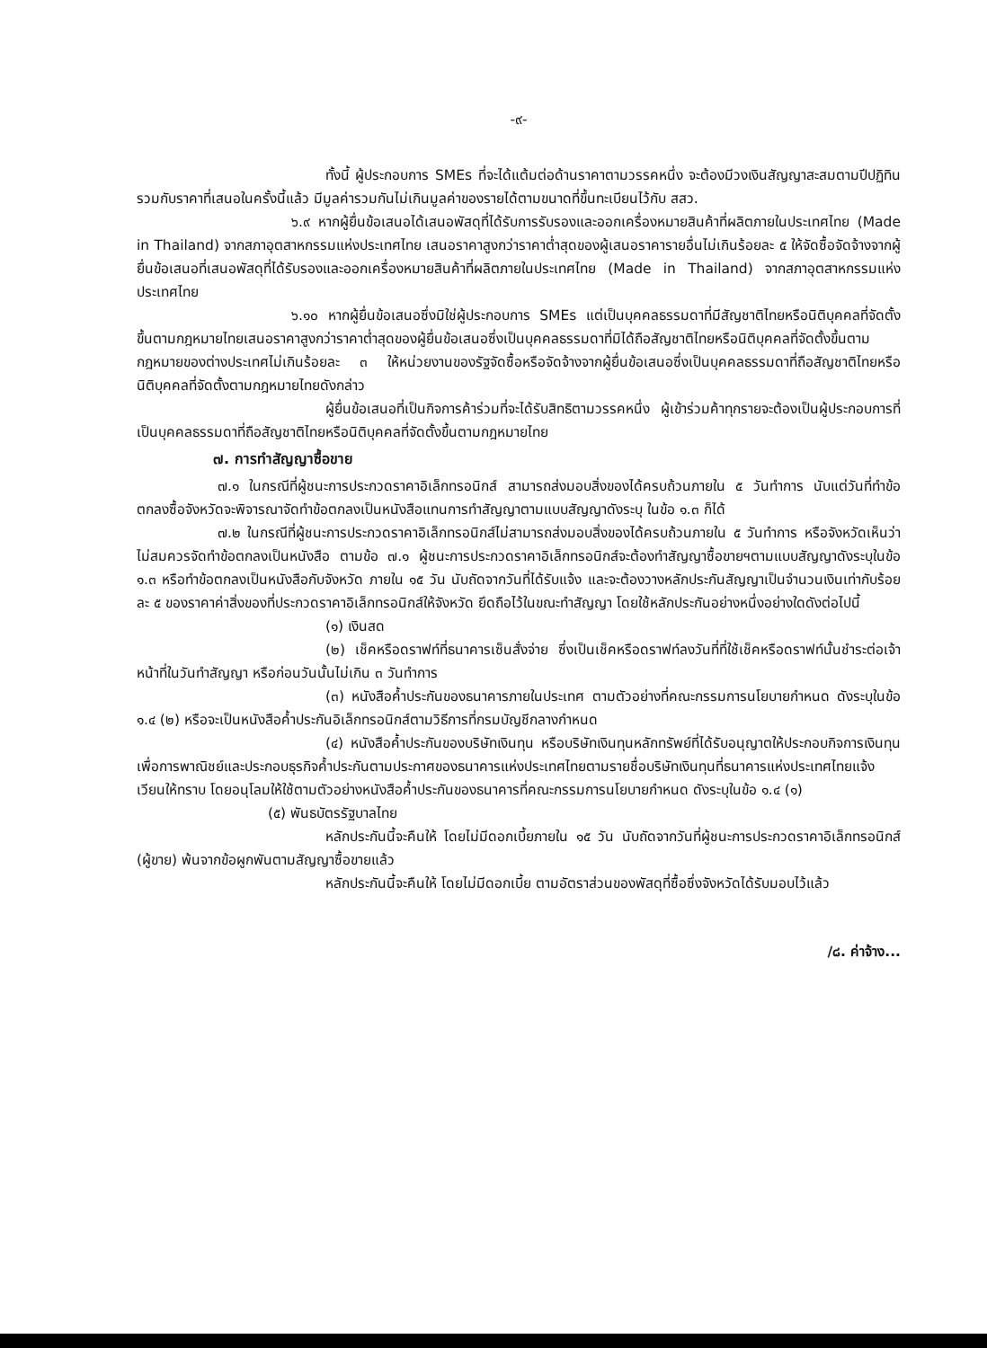-๙-
ทั้งนี้ ผู้ประกอบการ SMEs ที่จะได้แต้มต่อด้านราคาตามวรรคหนึ่ง จะต้องมีวงเงินสัญญาสะสมตามปีปฏิทินรวมกับราคาที่เสนอในครั้งนี้แล้ว มีมูลค่ารวมกันไม่เกินมูลค่าของรายได้ตามขนาดที่ขึ้นทะเบียนไว้กับ สสว.
๖.๙ หากผู้ยื่นข้อเสนอได้เสนอพัสดุที่ได้รับการรับรองและออกเครื่องหมายสินค้าที่ผลิตภายในประเทศไทย (Made in Thailand) จากสภาอุตสาหกรรมแห่งประเทศไทย เสนอราคาสูงกว่าราคาต่ำสุดของผู้เสนอราคารายอื่นไม่เกินร้อยละ ๕ ให้จัดซื้อจัดจ้างจากผู้ยื่นข้อเสนอที่เสนอพัสดุที่ได้รับรองและออกเครื่องหมายสินค้าที่ผลิตภายในประเทศไทย (Made in Thailand) จากสภาอุตสาหกรรมแห่งประเทศไทย
๖.๑๐ หากผู้ยื่นข้อเสนอซึ่งมิใช่ผู้ประกอบการ SMEs แต่เป็นบุคคลธรรมดาที่มีสัญชาติไทยหรือนิติบุคคลที่จัดตั้งขึ้นตามกฎหมายไทยเสนอราคาสูงกว่าราคาต่ำสุดของผู้ยื่นข้อเสนอซึ่งเป็นบุคคลธรรมดาที่มิได้ถือสัญชาติไทยหรือนิติบุคคลที่จัดตั้งขึ้นตามกฎหมายของต่างประเทศไม่เกินร้อยละ ๓ ให้หน่วยงานของรัฐจัดซื้อหรือจัดจ้างจากผู้ยื่นข้อเสนอซึ่งเป็นบุคคลธรรมดาที่ถือสัญชาติไทยหรือนิติบุคคลที่จัดตั้งตามกฎหมายไทยดังกล่าว
ผู้ยื่นข้อเสนอที่เป็นกิจการค้าร่วมที่จะได้รับสิทธิตามวรรคหนึ่ง ผู้เข้าร่วมค้าทุกรายจะต้องเป็นผู้ประกอบการที่เป็นบุคคลธรรมดาที่ถือสัญชาติไทยหรือนิติบุคคลที่จัดตั้งขึ้นตามกฎหมายไทย
๗. การทำสัญญาซื้อขาย
๗.๑ ในกรณีที่ผู้ชนะการประกวดราคาอิเล็กทรอนิกส์ สามารถส่งมอบสิ่งของได้ครบถ้วนภายใน ๕ วันทำการ นับแต่วันที่ทำข้อตกลงซื้อจังหวัดจะพิจารณาจัดทำข้อตกลงเป็นหนังสือแทนการทำสัญญาตามแบบสัญญาดังระบุ ในข้อ ๑.๓ ก็ได้
๗.๒ ในกรณีที่ผู้ชนะการประกวดราคาอิเล็กทรอนิกส์ไม่สามารถส่งมอบสิ่งของได้ครบถ้วนภายใน ๕ วันทำการ หรือจังหวัดเห็นว่าไม่สมควรจัดทำข้อตกลงเป็นหนังสือ ตามข้อ ๗.๑ ผู้ชนะการประกวดราคาอิเล็กทรอนิกส์จะต้องทำสัญญาซื้อขายฯตามแบบสัญญาดังระบุในข้อ ๑.๓ หรือทำข้อตกลงเป็นหนังสือกับจังหวัด ภายใน ๑๕ วัน นับถัดจากวันที่ได้รับแจ้ง และจะต้องวางหลักประกันสัญญาเป็นจำนวนเงินเท่ากับร้อยละ ๕ ของราคาค่าสิ่งของที่ประกวดราคาอิเล็กทรอนิกส์ให้จังหวัด ยึดถือไว้ในขณะทำสัญญา โดยใช้หลักประกันอย่างหนึ่งอย่างใดดังต่อไปนี้
(๑) เงินสด
(๒) เช็คหรือดราฟท์ที่ธนาคารเซ็นสั่งจ่าย ซึ่งเป็นเช็คหรือดราฟท์ลงวันที่ที่ใช้เช็คหรือดราฟท์นั้นชำระต่อเจ้าหน้าที่ในวันทำสัญญา หรือก่อนวันนั้นไม่เกิน ๓ วันทำการ
(๓) หนังสือค้ำประกันของธนาคารภายในประเทศ ตามตัวอย่างที่คณะกรรมการนโยบายกำหนด ดังระบุในข้อ ๑.๔ (๒) หรือจะเป็นหนังสือค้ำประกันอิเล็กทรอนิกส์ตามวิธีการที่กรมบัญชีกลางกำหนด
(๔) หนังสือค้ำประกันของบริษัทเงินทุน หรือบริษัทเงินทุนหลักทรัพย์ที่ได้รับอนุญาตให้ประกอบกิจการเงินทุนเพื่อการพาณิชย์และประกอบธุรกิจค้ำประกันตามประกาศของธนาคารแห่งประเทศไทยตามรายชื่อบริษัทเงินทุนที่ธนาคารแห่งประเทศไทยแจ้งเวียนให้ทราบ โดยอนุโลมให้ใช้ตามตัวอย่างหนังสือค้ำประกันของธนาคารที่คณะกรรมการนโยบายกำหนด ดังระบุในข้อ ๑.๔ (๑)
(๕) พันธบัตรรัฐบาลไทย
หลักประกันนี้จะคืนให้ โดยไม่มีดอกเบี้ยภายใน ๑๕ วัน นับถัดจากวันที่ผู้ชนะการประกวดราคาอิเล็กทรอนิกส์ (ผู้ขาย) พ้นจากข้อผูกพันตามสัญญาซื้อขายแล้ว
หลักประกันนี้จะคืนให้ โดยไม่มีดอกเบี้ย ตามอัตราส่วนของพัสดุที่ซื้อซึ่งจังหวัดได้รับมอบไว้แล้ว
/๘. ค่าจ้าง...